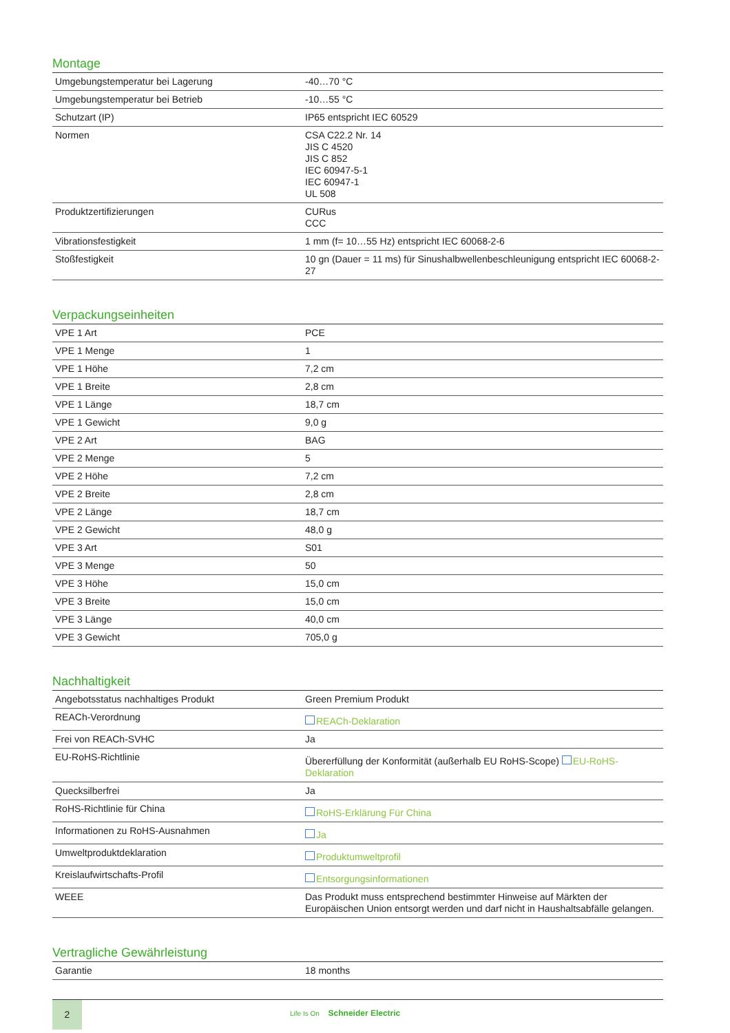Montage
| Umgebungstemperatur bei Lagerung | -40…70 °C |
| Umgebungstemperatur bei Betrieb | -10…55 °C |
| Schutzart (IP) | IP65 entspricht IEC 60529 |
| Normen | CSA C22.2 Nr. 14 JIS C 4520 JIS C 852 IEC 60947-5-1 IEC 60947-1 UL 508 |
| Produktzertifizierungen | CURus CCC |
| Vibrationsfestigkeit | 1 mm (f= 10…55 Hz) entspricht IEC 60068-2-6 |
| Stoßfestigkeit | 10 gn (Dauer = 11 ms) für Sinushalbwellenbeschleunigung entspricht IEC 60068-2-27 |
Verpackungseinheiten
| VPE 1 Art | PCE |
| VPE 1 Menge | 1 |
| VPE 1 Höhe | 7,2 cm |
| VPE 1 Breite | 2,8 cm |
| VPE 1 Länge | 18,7 cm |
| VPE 1 Gewicht | 9,0 g |
| VPE 2 Art | BAG |
| VPE 2 Menge | 5 |
| VPE 2 Höhe | 7,2 cm |
| VPE 2 Breite | 2,8 cm |
| VPE 2 Länge | 18,7 cm |
| VPE 2 Gewicht | 48,0 g |
| VPE 3 Art | S01 |
| VPE 3 Menge | 50 |
| VPE 3 Höhe | 15,0 cm |
| VPE 3 Breite | 15,0 cm |
| VPE 3 Länge | 40,0 cm |
| VPE 3 Gewicht | 705,0 g |
Nachhaltigkeit
| Angebotsstatus nachhaltiges Produkt | Green Premium Produkt |
| REACh-Verordnung | REACh-Deklaration |
| Frei von REACh-SVHC | Ja |
| EU-RoHS-Richtlinie | Übererfüllung der Konformität (außerhalb EU RoHS-Scope) EU-RoHS-Deklaration |
| Quecksilberfrei | Ja |
| RoHS-Richtlinie für China | RoHS-Erklärung Für China |
| Informationen zu RoHS-Ausnahmen | Ja |
| Umweltproduktdeklaration | Produktumweltprofil |
| Kreislaufwirtschafts-Profil | Entsorgungsinformationen |
| WEEE | Das Produkt muss entsprechend bestimmter Hinweise auf Märkten der Europäischen Union entsorgt werden und darf nicht in Haushaltsabfälle gelangen. |
Vertragliche Gewährleistung
| Garantie | 18 months |
2
Life Is On Schneider Electric